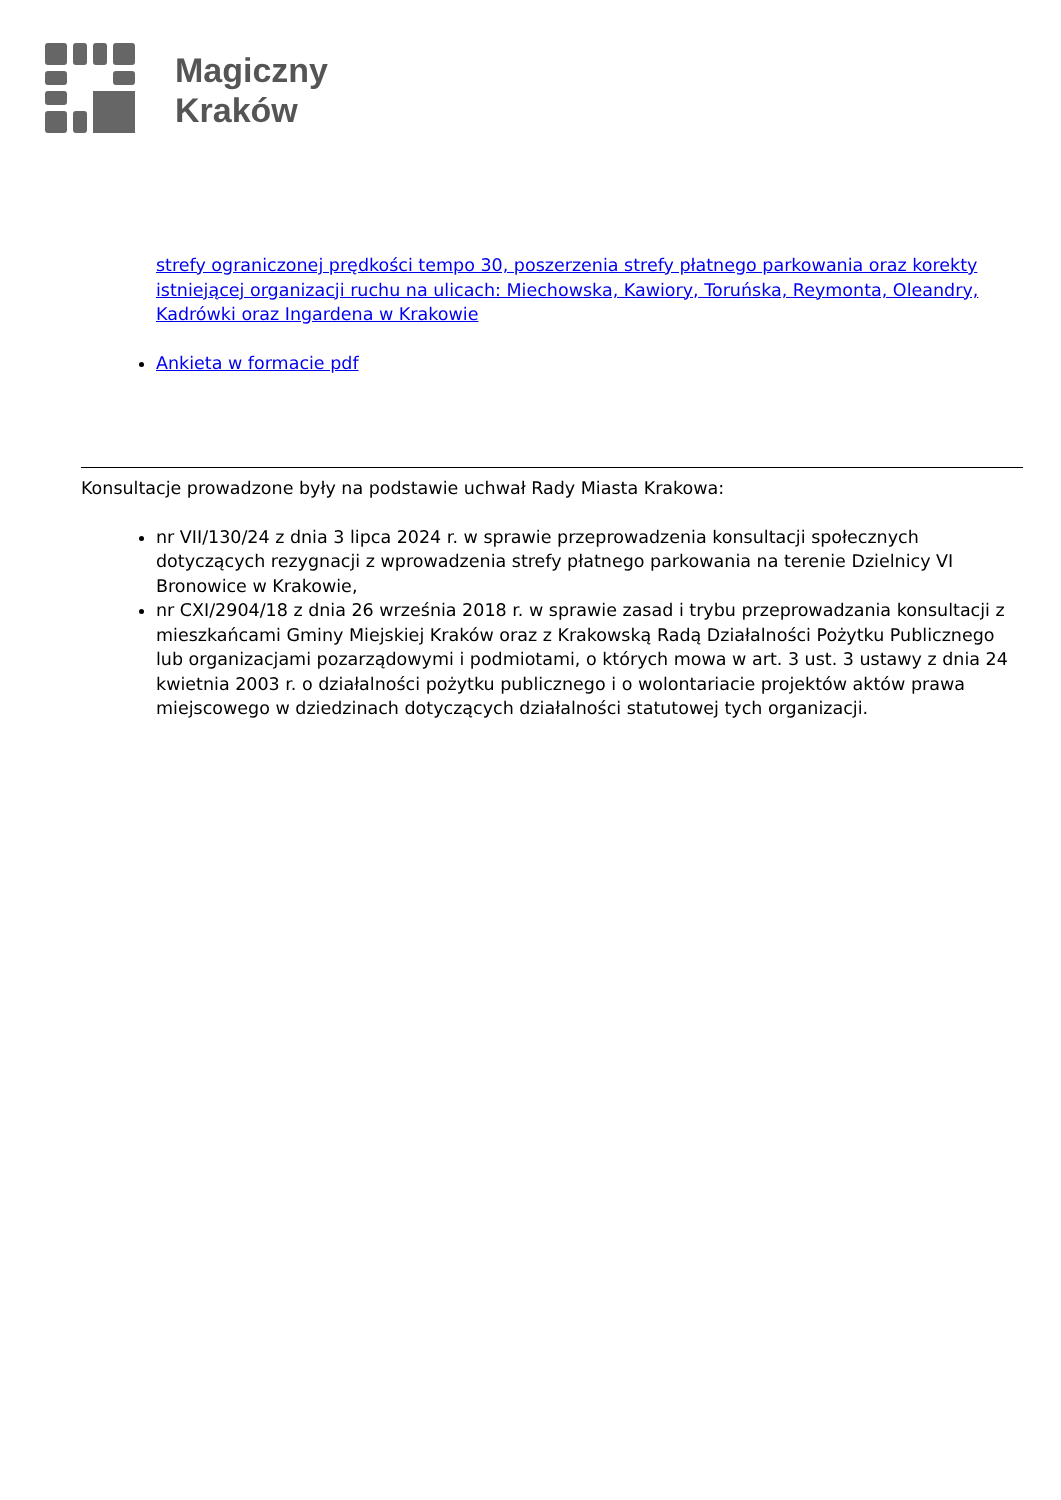Magiczny
Kraków
strefy ograniczonej prędkości tempo 30, poszerzenia strefy płatnego parkowania oraz korekty istniejącej organizacji ruchu na ulicach: Miechowska, Kawiory, Toruńska, Reymonta, Oleandry, Kadrówki oraz Ingardena w Krakowie
Ankieta w formacie pdf
Konsultacje prowadzone były na podstawie uchwał Rady Miasta Krakowa:
nr VII/130/24 z dnia 3 lipca 2024 r. w sprawie przeprowadzenia konsultacji społecznych dotyczących rezygnacji z wprowadzenia strefy płatnego parkowania na terenie Dzielnicy VI Bronowice w Krakowie,
nr CXI/2904/18 z dnia 26 września 2018 r. w sprawie zasad i trybu przeprowadzania konsultacji z mieszkańcami Gminy Miejskiej Kraków oraz z Krakowską Radą Działalności Pożytku Publicznego lub organizacjami pozarządowymi i podmiotami, o których mowa w art. 3 ust. 3 ustawy z dnia 24 kwietnia 2003 r. o działalności pożytku publicznego i o wolontariacie projektów aktów prawa miejscowego w dziedzinach dotyczących działalności statutowej tych organizacji.